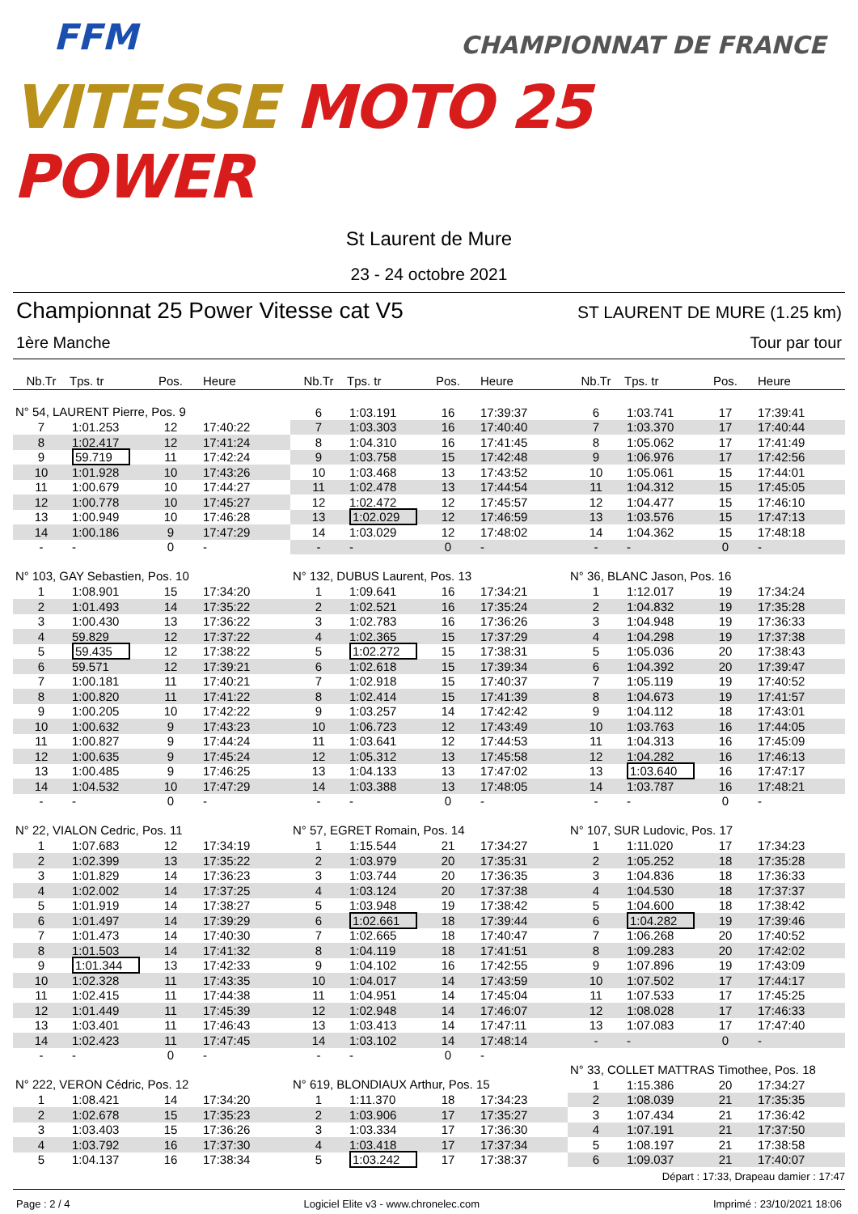FFM
CHAMPIONNAT DE FRANCE
VITESSE MOTO 25 POWER
St Laurent de Mure
23 - 24 octobre 2021
Championnat 25 Power Vitesse cat V5 ST LAURENT DE MURE (1.25 km)
1ère Manche Tour par tour
Nb.Tr Tps. tr Pos. Heure
N° 54, LAURENT Pierre, Pos. 9
| 7 | 1:01.253 | 12 | 17:40:22 |
| 8 | 1:02.417 | 12 | 17:41:24 |
| 9 | 59.719 | 11 | 17:42:24 |
| 10 | 1:01.928 | 10 | 17:43:26 |
| 11 | 1:00.679 | 10 | 17:44:27 |
| 12 | 1:00.778 | 10 | 17:45:27 |
| 13 | 1:00.949 | 10 | 17:46:28 |
| 14 | 1:00.186 | 9 | 17:47:29 |
| - | - | 0 | - |
N° 103, GAY Sebastien, Pos. 10
| 1 | 1:08.901 | 15 | 17:34:20 |
| 2 | 1:01.493 | 14 | 17:35:22 |
| 3 | 1:00.430 | 13 | 17:36:22 |
| 4 | 59.829 | 12 | 17:37:22 |
| 5 | 59.435 | 12 | 17:38:22 |
| 6 | 59.571 | 12 | 17:39:21 |
| 7 | 1:00.181 | 11 | 17:40:21 |
| 8 | 1:00.820 | 11 | 17:41:22 |
| 9 | 1:00.205 | 10 | 17:42:22 |
| 10 | 1:00.632 | 9 | 17:43:23 |
| 11 | 1:00.827 | 9 | 17:44:24 |
| 12 | 1:00.635 | 9 | 17:45:24 |
| 13 | 1:00.485 | 9 | 17:46:25 |
| 14 | 1:04.532 | 10 | 17:47:29 |
| - | - | 0 | - |
N° 22, VIALON Cedric, Pos. 11
| 1 | 1:07.683 | 12 | 17:34:19 |
| 2 | 1:02.399 | 13 | 17:35:22 |
| 3 | 1:01.829 | 14 | 17:36:23 |
| 4 | 1:02.002 | 14 | 17:37:25 |
| 5 | 1:01.919 | 14 | 17:38:27 |
| 6 | 1:01.497 | 14 | 17:39:29 |
| 7 | 1:01.473 | 14 | 17:40:30 |
| 8 | 1:01.503 | 14 | 17:41:32 |
| 9 | 1:01.344 | 13 | 17:42:33 |
| 10 | 1:02.328 | 11 | 17:43:35 |
| 11 | 1:02.415 | 11 | 17:44:38 |
| 12 | 1:01.449 | 11 | 17:45:39 |
| 13 | 1:03.401 | 11 | 17:46:43 |
| 14 | 1:02.423 | 11 | 17:47:45 |
| - | - | 0 | - |
N° 222, VERON Cédric, Pos. 12
| 1 | 1:08.421 | 14 | 17:34:20 |
| 2 | 1:02.678 | 15 | 17:35:23 |
| 3 | 1:03.403 | 15 | 17:36:26 |
| 4 | 1:03.792 | 16 | 17:37:30 |
| 5 | 1:04.137 | 16 | 17:38:34 |
Nb.Tr Tps. tr Pos. Heure
| 6 | 1:03.191 | 16 | 17:39:37 |
| 7 | 1:03.303 | 16 | 17:40:40 |
| 8 | 1:04.310 | 16 | 17:41:45 |
| 9 | 1:03.758 | 15 | 17:42:48 |
| 10 | 1:03.468 | 13 | 17:43:52 |
| 11 | 1:02.478 | 13 | 17:44:54 |
| 12 | 1:02.472 | 12 | 17:45:57 |
| 13 | 1:02.029 | 12 | 17:46:59 |
| 14 | 1:03.029 | 12 | 17:48:02 |
| - | - | 0 | - |
N° 132, DUBUS Laurent, Pos. 13
| 1 | 1:09.641 | 16 | 17:34:21 |
| 2 | 1:02.521 | 16 | 17:35:24 |
| 3 | 1:02.783 | 16 | 17:36:26 |
| 4 | 1:02.365 | 15 | 17:37:29 |
| 5 | 1:02.272 | 15 | 17:38:31 |
| 6 | 1:02.618 | 15 | 17:39:34 |
| 7 | 1:02.918 | 15 | 17:40:37 |
| 8 | 1:02.414 | 15 | 17:41:39 |
| 9 | 1:03.257 | 14 | 17:42:42 |
| 10 | 1:06.723 | 12 | 17:43:49 |
| 11 | 1:03.641 | 12 | 17:44:53 |
| 12 | 1:05.312 | 13 | 17:45:58 |
| 13 | 1:04.133 | 13 | 17:47:02 |
| 14 | 1:03.388 | 13 | 17:48:05 |
| - | - | 0 | - |
N° 57, EGRET Romain, Pos. 14
| 1 | 1:15.544 | 21 | 17:34:27 |
| 2 | 1:03.979 | 20 | 17:35:31 |
| 3 | 1:03.744 | 20 | 17:36:35 |
| 4 | 1:03.124 | 20 | 17:37:38 |
| 5 | 1:03.948 | 19 | 17:38:42 |
| 6 | 1:02.661 | 18 | 17:39:44 |
| 7 | 1:02.665 | 18 | 17:40:47 |
| 8 | 1:04.119 | 18 | 17:41:51 |
| 9 | 1:04.102 | 16 | 17:42:55 |
| 10 | 1:04.017 | 14 | 17:43:59 |
| 11 | 1:04.951 | 14 | 17:45:04 |
| 12 | 1:02.948 | 14 | 17:46:07 |
| 13 | 1:03.413 | 14 | 17:47:11 |
| 14 | 1:03.102 | 14 | 17:48:14 |
| - | - | 0 | - |
N° 619, BLONDIAUX Arthur, Pos. 15
| 1 | 1:11.370 | 18 | 17:34:23 |
| 2 | 1:03.906 | 17 | 17:35:27 |
| 3 | 1:03.334 | 17 | 17:36:30 |
| 4 | 1:03.418 | 17 | 17:37:34 |
| 5 | 1:03.242 | 17 | 17:38:37 |
Nb.Tr Tps. tr Pos. Heure
| 6 | 1:03.741 | 17 | 17:39:41 |
| 7 | 1:03.370 | 17 | 17:40:44 |
| 8 | 1:05.062 | 17 | 17:41:49 |
| 9 | 1:06.976 | 17 | 17:42:56 |
| 10 | 1:05.061 | 15 | 17:44:01 |
| 11 | 1:04.312 | 15 | 17:45:05 |
| 12 | 1:04.477 | 15 | 17:46:10 |
| 13 | 1:03.576 | 15 | 17:47:13 |
| 14 | 1:04.362 | 15 | 17:48:18 |
| - | - | 0 | - |
N° 36, BLANC Jason, Pos. 16
| 1 | 1:12.017 | 19 | 17:34:24 |
| 2 | 1:04.832 | 19 | 17:35:28 |
| 3 | 1:04.948 | 19 | 17:36:33 |
| 4 | 1:04.298 | 19 | 17:37:38 |
| 5 | 1:05.036 | 20 | 17:38:43 |
| 6 | 1:04.392 | 20 | 17:39:47 |
| 7 | 1:05.119 | 19 | 17:40:52 |
| 8 | 1:04.673 | 19 | 17:41:57 |
| 9 | 1:04.112 | 18 | 17:43:01 |
| 10 | 1:03.763 | 16 | 17:44:05 |
| 11 | 1:04.313 | 16 | 17:45:09 |
| 12 | 1:04.282 | 16 | 17:46:13 |
| 13 | 1:03.640 | 16 | 17:47:17 |
| 14 | 1:03.787 | 16 | 17:48:21 |
| - | - | 0 | - |
N° 107, SUR Ludovic, Pos. 17
| 1 | 1:11.020 | 17 | 17:34:23 |
| 2 | 1:05.252 | 18 | 17:35:28 |
| 3 | 1:04.836 | 18 | 17:36:33 |
| 4 | 1:04.530 | 18 | 17:37:37 |
| 5 | 1:04.600 | 18 | 17:38:42 |
| 6 | 1:04.282 | 19 | 17:39:46 |
| 7 | 1:06.268 | 20 | 17:40:52 |
| 8 | 1:09.283 | 20 | 17:42:02 |
| 9 | 1:07.896 | 19 | 17:43:09 |
| 10 | 1:07.502 | 17 | 17:44:17 |
| 11 | 1:07.533 | 17 | 17:45:25 |
| 12 | 1:08.028 | 17 | 17:46:33 |
| 13 | 1:07.083 | 17 | 17:47:40 |
| - | - | 0 | - |
N° 33, COLLET MATTRAS Timothee, Pos. 18
| 1 | 1:15.386 | 20 | 17:34:27 |
| 2 | 1:08.039 | 21 | 17:35:35 |
| 3 | 1:07.434 | 21 | 17:36:42 |
| 4 | 1:07.191 | 21 | 17:37:50 |
| 5 | 1:08.197 | 21 | 17:38:58 |
| 6 | 1:09.037 | 21 | 17:40:07 |
Départ : 17:33, Drapeau damier : 17:47
Page : 2 / 4 Logiciel Elite v3 - www.chronelec.com Imprimé : 23/10/2021 18:06